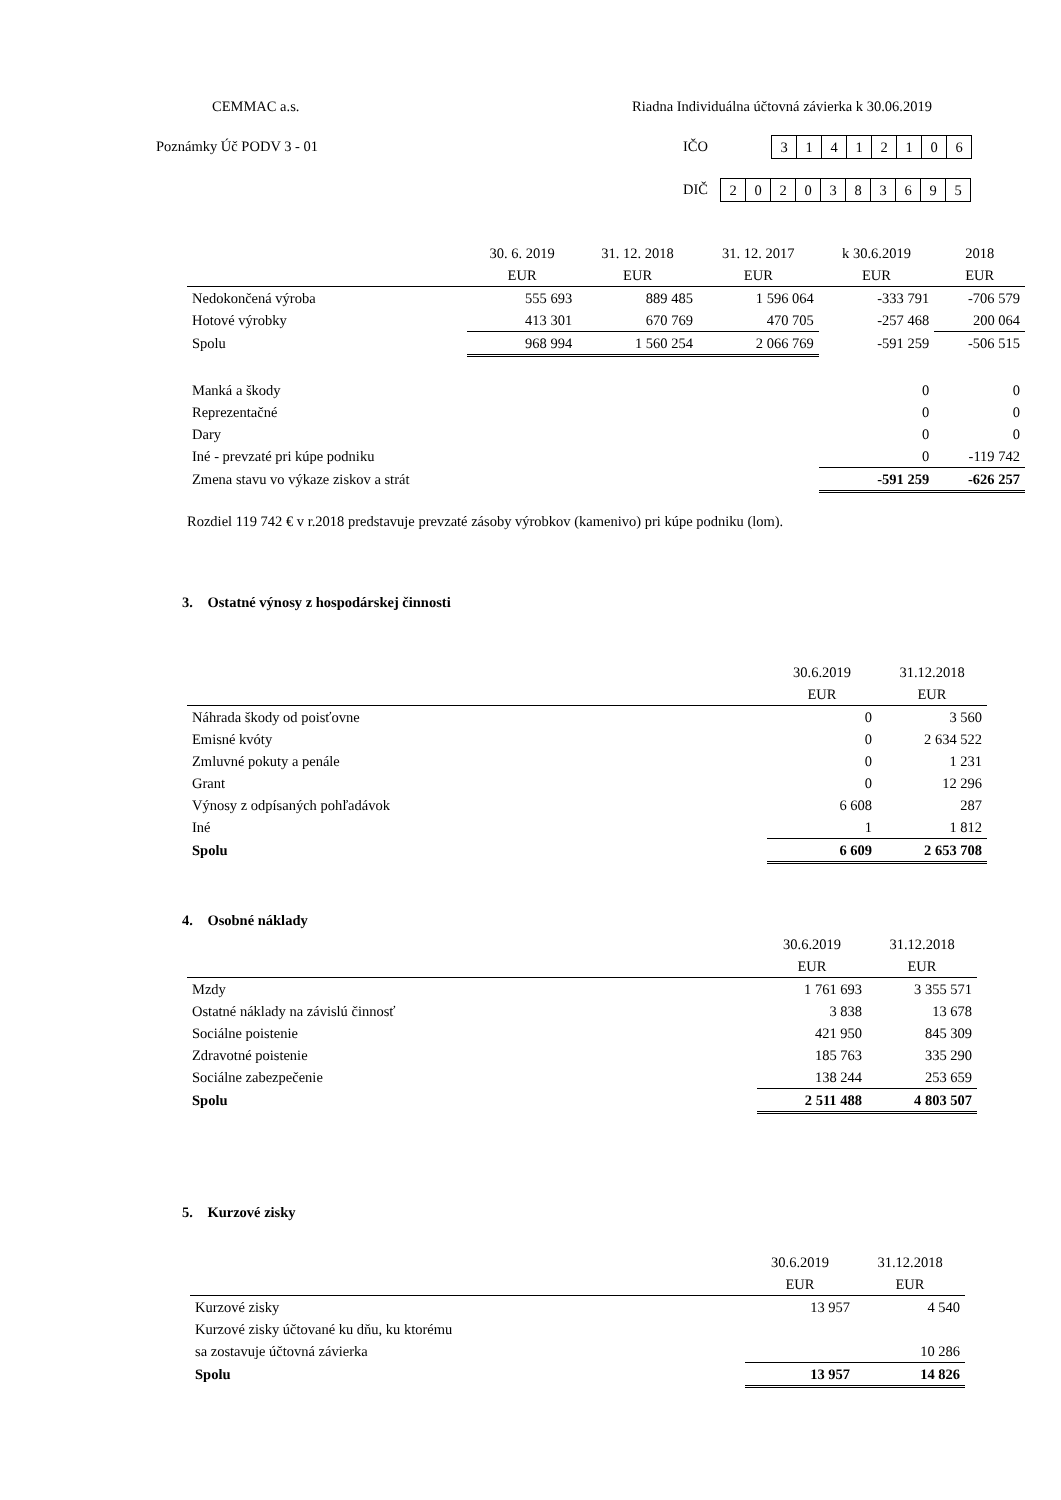CEMMAC a.s.
Riadna Individuálna účtovná závierka k 30.06.2019
Poznámky Úč PODV 3 - 01 IČO 31412106
DIČ 2020383695
| | 30. 6. 2019 | 31. 12. 2018 | 31. 12. 2017 | k 30.6.2019 | 2018 |
| --- | --- | --- | --- | --- | --- |
| | EUR | EUR | EUR | EUR | EUR |
| Nedokončená výroba | 555 693 | 889 485 | 1 596 064 | -333 791 | -706 579 |
| Hotové výrobky | 413 301 | 670 769 | 470 705 | -257 468 | 200 064 |
| Spolu | 968 994 | 1 560 254 | 2 066 769 | -591 259 | -506 515 |
| Manká a škody | | | | 0 | 0 |
| Reprezentačné | | | | 0 | 0 |
| Dary | | | | 0 | 0 |
| Iné - prevzaté pri kúpe podniku | | | | 0 | -119 742 |
| Zmena stavu vo výkaze ziskov a strát | | | | -591 259 | -626 257 |
Rozdiel 119 742 € v r.2018 predstavuje prevzaté zásoby výrobkov (kamenivo) pri kúpe podniku (lom).
3. Ostatné výnosy z hospodárskej činnosti
| | 30.6.2019 | 31.12.2018 |
| --- | --- | --- |
| | EUR | EUR |
| Náhrada škody od poisťovne | 0 | 3 560 |
| Emisné kvóty | 0 | 2 634 522 |
| Zmluvné pokuty a penále | 0 | 1 231 |
| Grant | 0 | 12 296 |
| Výnosy z odpísaných pohľadávok | 6 608 | 287 |
| Iné | 1 | 1 812 |
| Spolu | 6 609 | 2 653 708 |
4. Osobné náklady
| | 30.6.2019 | 31.12.2018 |
| --- | --- | --- |
| | EUR | EUR |
| Mzdy | 1 761 693 | 3 355 571 |
| Ostatné náklady na závislú činnosť | 3 838 | 13 678 |
| Sociálne poistenie | 421 950 | 845 309 |
| Zdravotné poistenie | 185 763 | 335 290 |
| Sociálne zabezpečenie | 138 244 | 253 659 |
| Spolu | 2 511 488 | 4 803 507 |
5. Kurzové zisky
| | 30.6.2019 | 31.12.2018 |
| --- | --- | --- |
| | EUR | EUR |
| Kurzové zisky | 13 957 | 4 540 |
| Kurzové zisky účtované ku dňu, ku ktorému | | |
| sa zostavuje účtovná závierka | | 10 286 |
| Spolu | 13 957 | 14 826 |